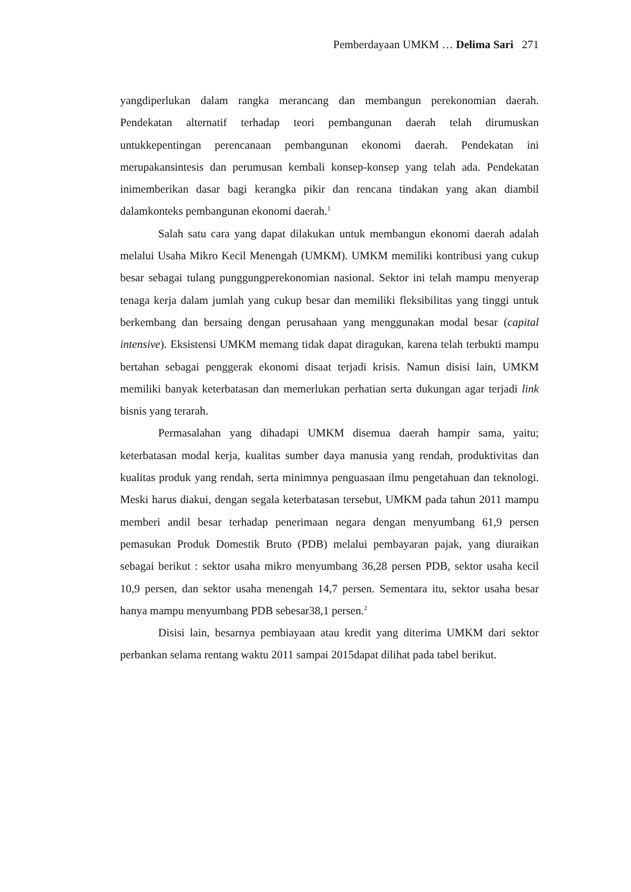Pemberdayaan UMKM … Delima Sari 271
yangdiperlukan dalam rangka merancang dan membangun perekonomian daerah. Pendekatan alternatif terhadap teori pembangunan daerah telah dirumuskan untukkepentingan perencanaan pembangunan ekonomi daerah. Pendekatan ini merupakansintesis dan perumusan kembali konsep-konsep yang telah ada. Pendekatan inimemberikan dasar bagi kerangka pikir dan rencana tindakan yang akan diambil dalamkonteks pembangunan ekonomi daerah.<sup>1</sup>
Salah satu cara yang dapat dilakukan untuk membangun ekonomi daerah adalah melalui Usaha Mikro Kecil Menengah (UMKM). UMKM memiliki kontribusi yang cukup besar sebagai tulang punggungperekonomian nasional. Sektor ini telah mampu menyerap tenaga kerja dalam jumlah yang cukup besar dan memiliki fleksibilitas yang tinggi untuk berkembang dan bersaing dengan perusahaan yang menggunakan modal besar (capital intensive). Eksistensi UMKM memang tidak dapat diragukan, karena telah terbukti mampu bertahan sebagai penggerak ekonomi disaat terjadi krisis. Namun disisi lain, UMKM memiliki banyak keterbatasan dan memerlukan perhatian serta dukungan agar terjadi link bisnis yang terarah.
Permasalahan yang dihadapi UMKM disemua daerah hampir sama, yaitu; keterbatasan modal kerja, kualitas sumber daya manusia yang rendah, produktivitas dan kualitas produk yang rendah, serta minimnya penguasaan ilmu pengetahuan dan teknologi. Meski harus diakui, dengan segala keterbatasan tersebut, UMKM pada tahun 2011 mampu memberi andil besar terhadap penerimaan negara dengan menyumbang 61,9 persen pemasukan Produk Domestik Bruto (PDB) melalui pembayaran pajak, yang diuraikan sebagai berikut : sektor usaha mikro menyumbang 36,28 persen PDB, sektor usaha kecil 10,9 persen, dan sektor usaha menengah 14,7 persen. Sementara itu, sektor usaha besar hanya mampu menyumbang PDB sebesar38,1 persen.<sup>2</sup>
Disisi lain, besarnya pembiayaan atau kredit yang diterima UMKM dari sektor perbankan selama rentang waktu 2011 sampai 2015dapat dilihat pada tabel berikut.